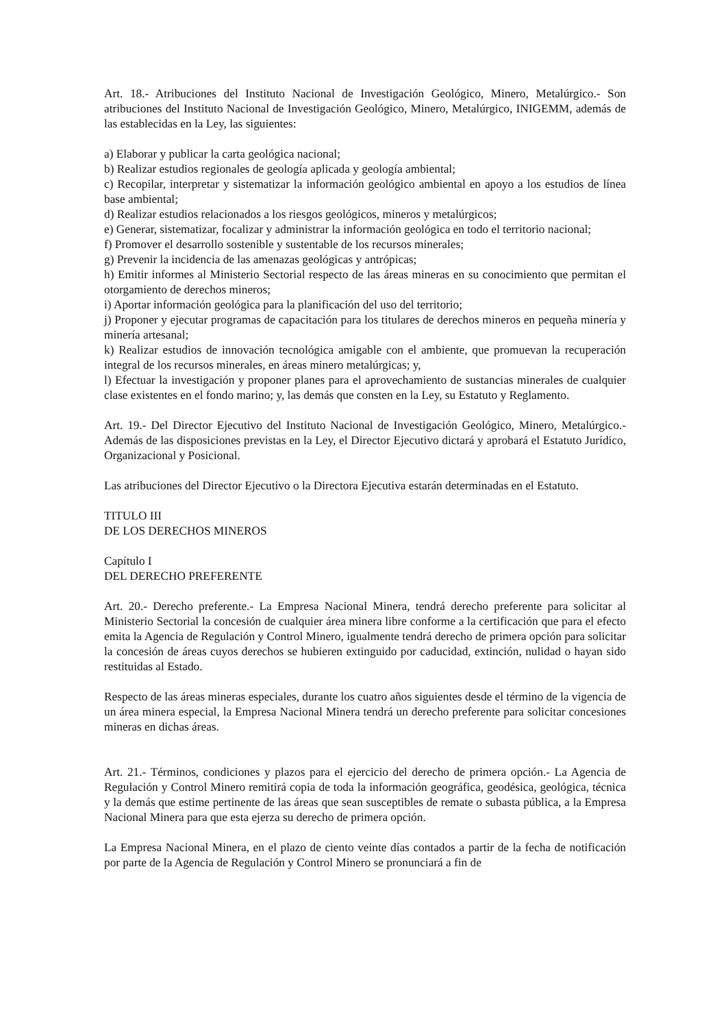Art. 18.- Atribuciones del Instituto Nacional de Investigación Geológico, Minero, Metalúrgico.- Son atribuciones del Instituto Nacional de Investigación Geológico, Minero, Metalúrgico, INIGEMM, además de las establecidas en la Ley, las siguientes:
a) Elaborar y publicar la carta geológica nacional;
b) Realizar estudios regionales de geología aplicada y geología ambiental;
c) Recopilar, interpretar y sistematizar la información geológico ambiental en apoyo a los estudios de línea base ambiental;
d) Realizar estudios relacionados a los riesgos geológicos, mineros y metalúrgicos;
e) Generar, sistematizar, focalizar y administrar la información geológica en todo el territorio nacional;
f) Promover el desarrollo sostenible y sustentable de los recursos minerales;
g) Prevenir la incidencia de las amenazas geológicas y antrópicas;
h) Emitir informes al Ministerio Sectorial respecto de las áreas mineras en su conocimiento que permitan el otorgamiento de derechos mineros;
i) Aportar información geológica para la planificación del uso del territorio;
j) Proponer y ejecutar programas de capacitación para los titulares de derechos mineros en pequeña minería y minería artesanal;
k) Realizar estudios de innovación tecnológica amigable con el ambiente, que promuevan la recuperación integral de los recursos minerales, en áreas minero metalúrgicas; y,
l) Efectuar la investigación y proponer planes para el aprovechamiento de sustancias minerales de cualquier clase existentes en el fondo marino; y, las demás que consten en la Ley, su Estatuto y Reglamento.
Art. 19.- Del Director Ejecutivo del Instituto Nacional de Investigación Geológico, Minero, Metalúrgico.- Además de las disposiciones previstas en la Ley, el Director Ejecutivo dictará y aprobará el Estatuto Jurídico, Organizacional y Posicional.
Las atribuciones del Director Ejecutivo o la Directora Ejecutiva estarán determinadas en el Estatuto.
TITULO III
DE LOS DERECHOS MINEROS
Capítulo I
DEL DERECHO PREFERENTE
Art. 20.- Derecho preferente.- La Empresa Nacional Minera, tendrá derecho preferente para solicitar al Ministerio Sectorial la concesión de cualquier área minera libre conforme a la certificación que para el efecto emita la Agencia de Regulación y Control Minero, igualmente tendrá derecho de primera opción para solicitar la concesión de áreas cuyos derechos se hubieren extinguido por caducidad, extinción, nulidad o hayan sido restituidas al Estado.
Respecto de las áreas mineras especiales, durante los cuatro años siguientes desde el término de la vigencia de un área minera especial, la Empresa Nacional Minera tendrá un derecho preferente para solicitar concesiones mineras en dichas áreas.
Art. 21.- Términos, condiciones y plazos para el ejercicio del derecho de primera opción.- La Agencia de Regulación y Control Minero remitirá copia de toda la información geográfica, geodésica, geológica, técnica y la demás que estime pertinente de las áreas que sean susceptibles de remate o subasta pública, a la Empresa Nacional Minera para que esta ejerza su derecho de primera opción.
La Empresa Nacional Minera, en el plazo de ciento veinte días contados a partir de la fecha de notificación por parte de la Agencia de Regulación y Control Minero se pronunciará a fin de